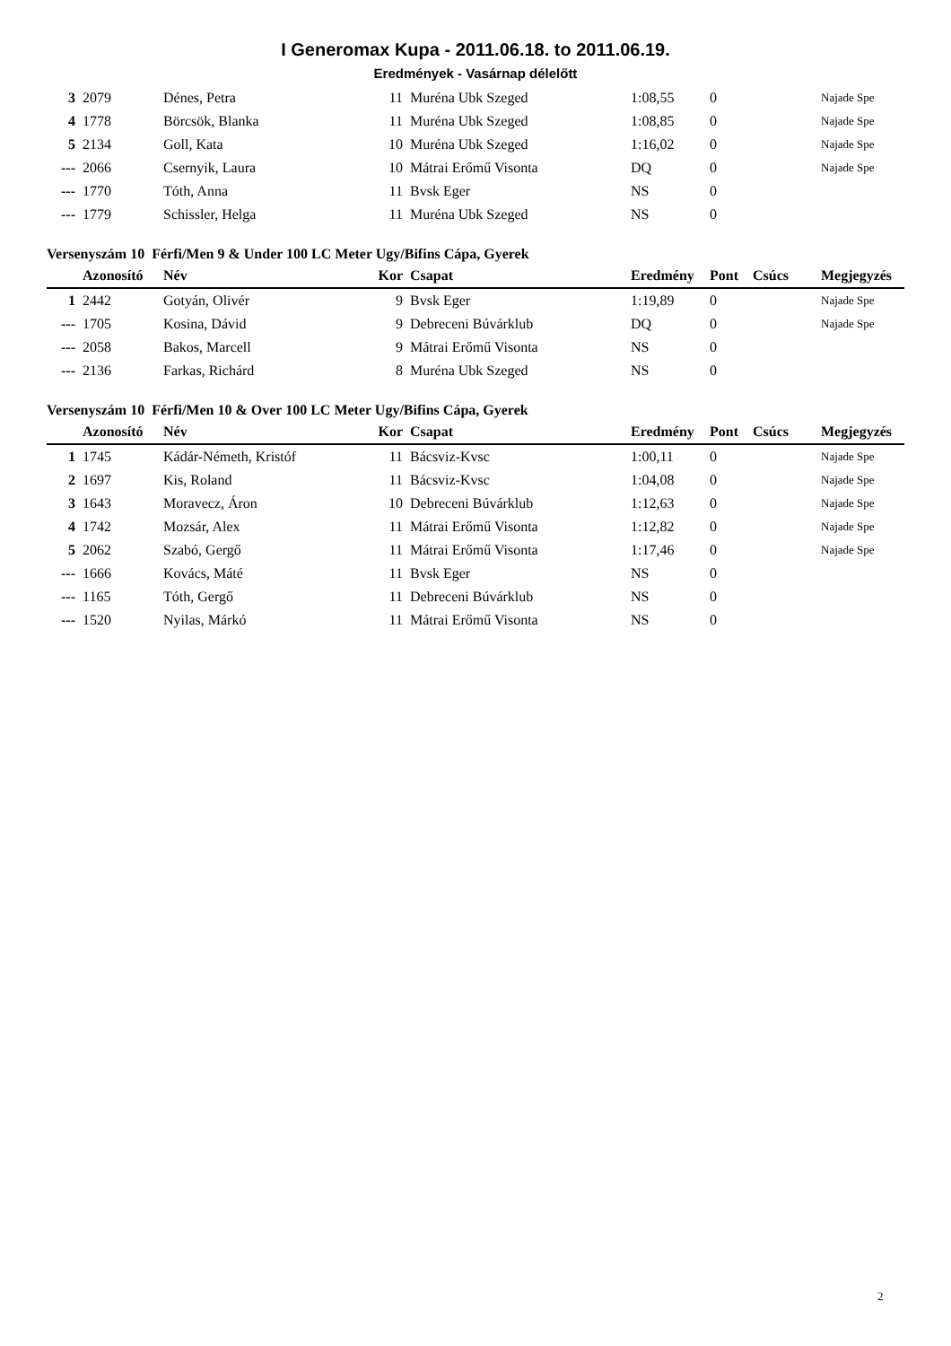I Generomax Kupa - 2011.06.18. to 2011.06.19.
Eredmények - Vasárnap délelőtt
| 3 | 2079 | Dénes, Petra | 11 | Muréna Ubk Szeged | 1:08,55 | 0 | | Najade Spe |
| 4 | 1778 | Börcsök, Blanka | 11 | Muréna Ubk Szeged | 1:08,85 | 0 | | Najade Spe |
| 5 | 2134 | Goll, Kata | 10 | Muréna Ubk Szeged | 1:16,02 | 0 | | Najade Spe |
| --- | 2066 | Csernyik, Laura | 10 | Mátrai Erőmű Visonta | DQ | 0 | | Najade Spe |
| --- | 1770 | Tóth, Anna | 11 | Bvsk Eger | NS | 0 | | |
| --- | 1779 | Schissler, Helga | 11 | Muréna Ubk Szeged | NS | 0 | | |
Versenyszám 10 Férfi/Men 9 & Under 100 LC Meter Ugy/Bifins Cápa, Gyerek
| | Azonosító | Név | Kor | Csapat | Eredmény | Pont | Csúcs | Megjegyzés |
| --- | --- | --- | --- | --- | --- | --- | --- | --- |
| 1 | 2442 | Gotyán, Olivér | 9 | Bvsk Eger | 1:19,89 | 0 | | Najade Spe |
| --- | 1705 | Kosina, Dávid | 9 | Debreceni Búvárklub | DQ | 0 | | Najade Spe |
| --- | 2058 | Bakos, Marcell | 9 | Mátrai Erőmű Visonta | NS | 0 | | |
| --- | 2136 | Farkas, Richárd | 8 | Muréna Ubk Szeged | NS | 0 | | |
Versenyszám 10 Férfi/Men 10 & Over 100 LC Meter Ugy/Bifins Cápa, Gyerek
| | Azonosító | Név | Kor | Csapat | Eredmény | Pont | Csúcs | Megjegyzés |
| --- | --- | --- | --- | --- | --- | --- | --- | --- |
| 1 | 1745 | Kádár-Németh, Kristóf | 11 | Bácsviz-Kvsc | 1:00,11 | 0 | | Najade Spe |
| 2 | 1697 | Kis, Roland | 11 | Bácsviz-Kvsc | 1:04,08 | 0 | | Najade Spe |
| 3 | 1643 | Moravecz, Áron | 10 | Debreceni Búvárklub | 1:12,63 | 0 | | Najade Spe |
| 4 | 1742 | Mozsár, Alex | 11 | Mátrai Erőmű Visonta | 1:12,82 | 0 | | Najade Spe |
| 5 | 2062 | Szabó, Gergő | 11 | Mátrai Erőmű Visonta | 1:17,46 | 0 | | Najade Spe |
| --- | 1666 | Kovács, Máté | 11 | Bvsk Eger | NS | 0 | | |
| --- | 1165 | Tóth, Gergő | 11 | Debreceni Búvárklub | NS | 0 | | |
| --- | 1520 | Nyilas, Márkó | 11 | Mátrai Erőmű Visonta | NS | 0 | | |
2